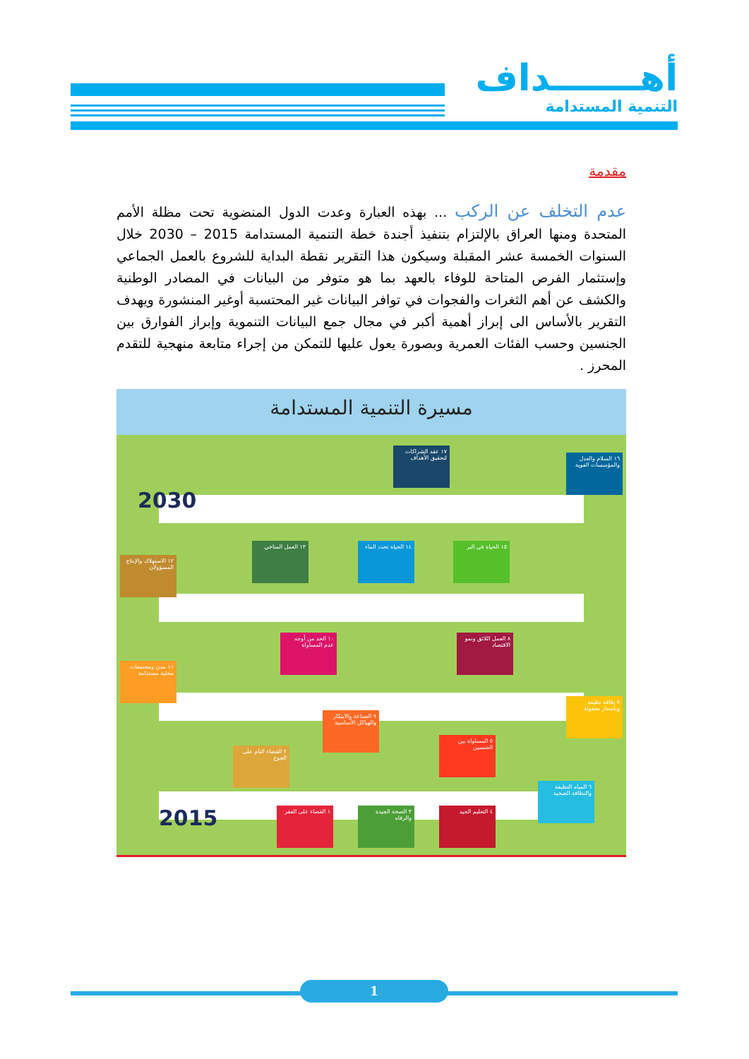أهـــــــداف
التنمية المستدامة
مقدمة
عدم التخلف عن الركب ... بهذه العبارة وعدت الدول المنضوية تحت مظلة الأمم المتحدة ومنها العراق بالإلتزام بتنفيذ أجندة خطة التنمية المستدامة 2015 – 2030 خلال السنوات الخمسة عشر المقبلة وسيكون هذا التقرير نقطة البداية للشروع بالعمل الجماعي وإستثمار الفرص المتاحة للوفاء بالعهد بما هو متوفر من البيانات في المصادر الوطنية والكشف عن أهم الثغرات والفجوات في توافر البيانات غير المحتسبة أوغير المنشورة ويهدف التقرير بالأساس الى إبراز أهمية أكبر في مجال جمع البيانات التنموية وإبراز الفوارق بين الجنسين وحسب الفئات العمرية وبصورة يعول عليها للتمكن من إجراء متابعة منهجية للتقدم المحرز .
مسيرة التنمية المستدامة
2030
2015
١٧ عقد الشراكات لتحقيق الأهداف
١٦ السلام والعدل والمؤسسات القوية
١٥ الحياة في البر
١٤ الحياة تحت الماء
١٣ العمل المناخي
١٢ الاستهلاك والإنتاج المسؤولان
١٠ الحد من أوجه عدم المساواة
٨ العمل اللائق ونمو الاقتصاد
١١ مدن ومجتمعات محلية مستدامة
٧ طاقة نظيفة وبأسعار معقولة
٩ الصناعة والابتكار والهياكل الأساسية
٥ المساواة بين الجنسين
٢ القضاء التام على الجوع
٦ المياه النظيفة والنظافة الصحية
١ القضاء على الفقر
٣ الصحة الجيدة والرفاه
٤ التعليم الجيد
1